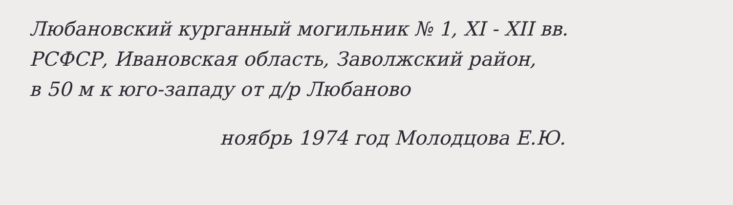Любановский курганный могильник № 1, XI - XII вв.
РСФСР, Ивановская область, Заволжский район,
в 50 м к юго-западу от д/р Любаново
ноябрь 1974 год Молодцова Е.Ю.